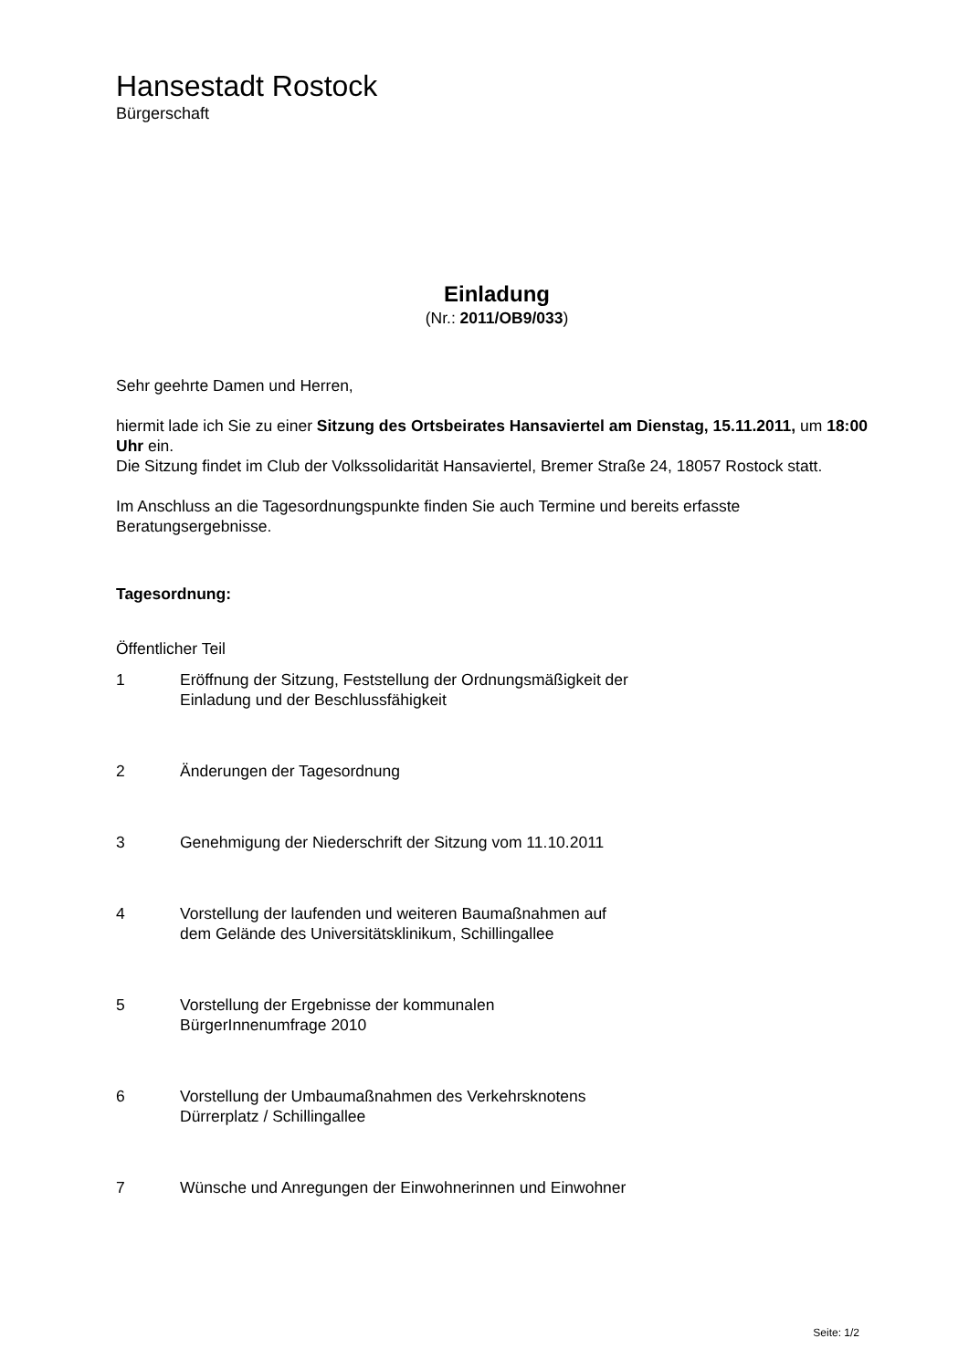Hansestadt Rostock
Bürgerschaft
Einladung
(Nr.: 2011/OB9/033)
Sehr geehrte Damen und Herren,
hiermit lade ich Sie zu einer Sitzung des Ortsbeirates Hansaviertel am Dienstag, 15.11.2011, um 18:00 Uhr ein.
Die Sitzung findet im Club der Volkssolidarität Hansaviertel, Bremer Straße 24, 18057 Rostock statt.
Im Anschluss an die Tagesordnungspunkte finden Sie auch Termine und bereits erfasste Beratungsergebnisse.
Tagesordnung:
Öffentlicher Teil
| 1 | Eröffnung der Sitzung, Feststellung der Ordnungsmäßigkeit der Einladung und der Beschlussfähigkeit |
| 2 | Änderungen der Tagesordnung |
| 3 | Genehmigung der Niederschrift der Sitzung vom 11.10.2011 |
| 4 | Vorstellung der laufenden und weiteren Baumaßnahmen auf dem Gelände des Universitätsklinikum, Schillingallee |
| 5 | Vorstellung der Ergebnisse der kommunalen BürgerInnenumfrage 2010 |
| 6 | Vorstellung der Umbaumaßnahmen des Verkehrsknotens Dürrerplatz / Schillingallee |
| 7 | Wünsche und Anregungen der Einwohnerinnen und Einwohner |
Seite: 1/2